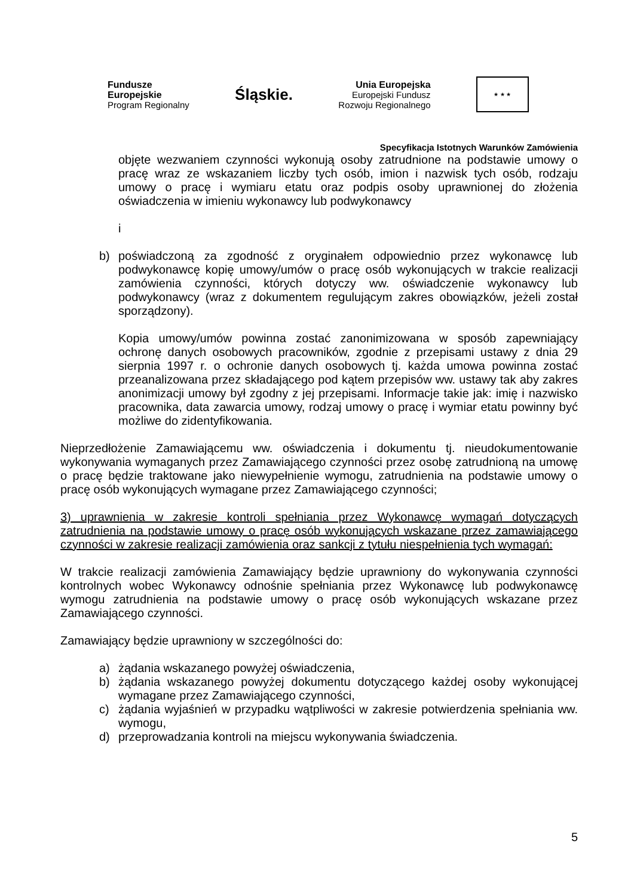Fundusze
Europejskie
Program Regionalny
Śląskie.
Unia Europejska
Europejski Fundusz
Rozwoju Regionalnego
★ ★ ★
Specyfikacja Istotnych Warunków Zamówienia
objęte wezwaniem czynności wykonują osoby zatrudnione na podstawie umowy o pracę wraz ze wskazaniem liczby tych osób, imion i nazwisk tych osób, rodzaju umowy o pracę i wymiaru etatu oraz podpis osoby uprawnionej do złożenia oświadczenia w imieniu wykonawcy lub podwykonawcy
i
b) poświadczoną za zgodność z oryginałem odpowiednio przez wykonawcę lub podwykonawcę kopię umowy/umów o pracę osób wykonujących w trakcie realizacji zamówienia czynności, których dotyczy ww. oświadczenie wykonawcy lub podwykonawcy (wraz z dokumentem regulującym zakres obowiązków, jeżeli został sporządzony).
Kopia umowy/umów powinna zostać zanonimizowana w sposób zapewniający ochronę danych osobowych pracowników, zgodnie z przepisami ustawy z dnia 29 sierpnia 1997 r. o ochronie danych osobowych tj. każda umowa powinna zostać przeanalizowana przez składającego pod kątem przepisów ww. ustawy tak aby zakres anonimizacji umowy był zgodny z jej przepisami. Informacje takie jak: imię i nazwisko pracownika, data zawarcia umowy, rodzaj umowy o pracę i wymiar etatu powinny być możliwe do zidentyfikowania.
Nieprzedłożenie Zamawiającemu ww. oświadczenia i dokumentu tj. nieudokumentowanie wykonywania wymaganych przez Zamawiającego czynności przez osobę zatrudnioną na umowę o pracę będzie traktowane jako niewypełnienie wymogu, zatrudnienia na podstawie umowy o pracę osób wykonujących wymagane przez Zamawiającego czynności;
3) uprawnienia w zakresie kontroli spełniania przez Wykonawcę wymagań dotyczących zatrudnienia na podstawie umowy o pracę osób wykonujących wskazane przez zamawiającego czynności w zakresie realizacji zamówienia oraz sankcji z tytułu niespełnienia tych wymagań:
W trakcie realizacji zamówienia Zamawiający będzie uprawniony do wykonywania czynności kontrolnych wobec Wykonawcy odnośnie spełniania przez Wykonawcę lub podwykonawcę wymogu zatrudnienia na podstawie umowy o pracę osób wykonujących wskazane przez Zamawiającego czynności.
Zamawiający będzie uprawniony w szczególności do:
a) żądania wskazanego powyżej oświadczenia,
b) żądania wskazanego powyżej dokumentu dotyczącego każdej osoby wykonującej wymagane przez Zamawiającego czynności,
c) żądania wyjaśnień w przypadku wątpliwości w zakresie potwierdzenia spełniania ww. wymogu,
d) przeprowadzania kontroli na miejscu wykonywania świadczenia.
5